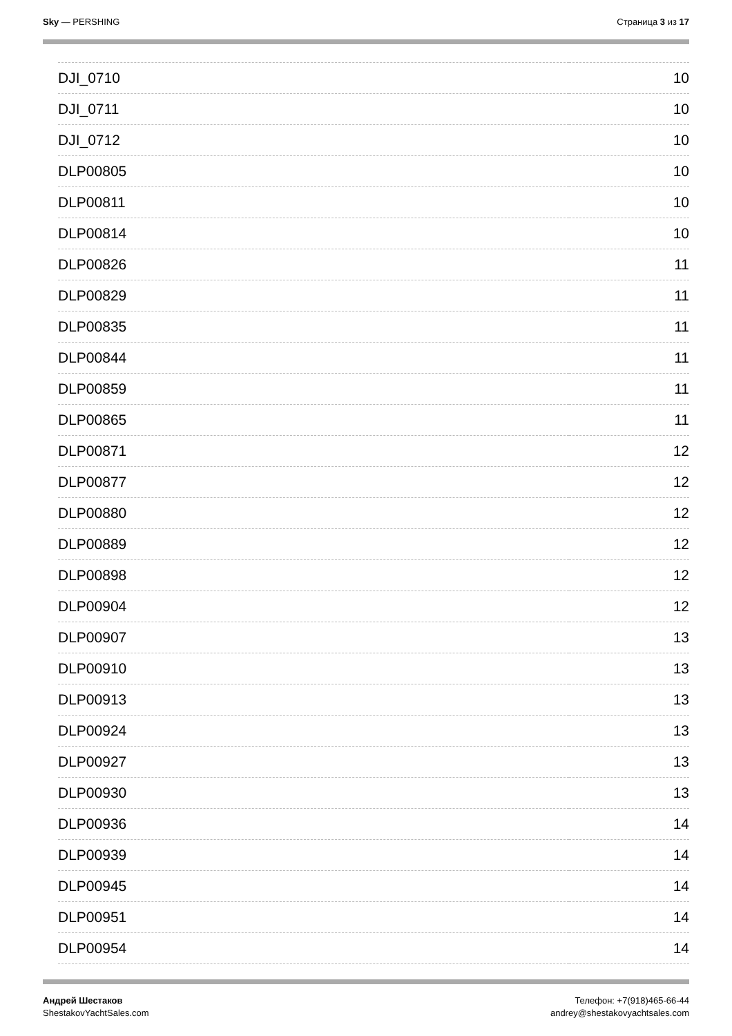Sky — PERSHING Страница 3 из 17
| DJI_0710 | 10 |
| DJI_0711 | 10 |
| DJI_0712 | 10 |
| DLP00805 | 10 |
| DLP00811 | 10 |
| DLP00814 | 10 |
| DLP00826 | 11 |
| DLP00829 | 11 |
| DLP00835 | 11 |
| DLP00844 | 11 |
| DLP00859 | 11 |
| DLP00865 | 11 |
| DLP00871 | 12 |
| DLP00877 | 12 |
| DLP00880 | 12 |
| DLP00889 | 12 |
| DLP00898 | 12 |
| DLP00904 | 12 |
| DLP00907 | 13 |
| DLP00910 | 13 |
| DLP00913 | 13 |
| DLP00924 | 13 |
| DLP00927 | 13 |
| DLP00930 | 13 |
| DLP00936 | 14 |
| DLP00939 | 14 |
| DLP00945 | 14 |
| DLP00951 | 14 |
| DLP00954 | 14 |
Андрей Шестаков
ShestakovYachtSales.com
Телефон: +7(918)465-66-44
andrey@shestakovyachtsales.com